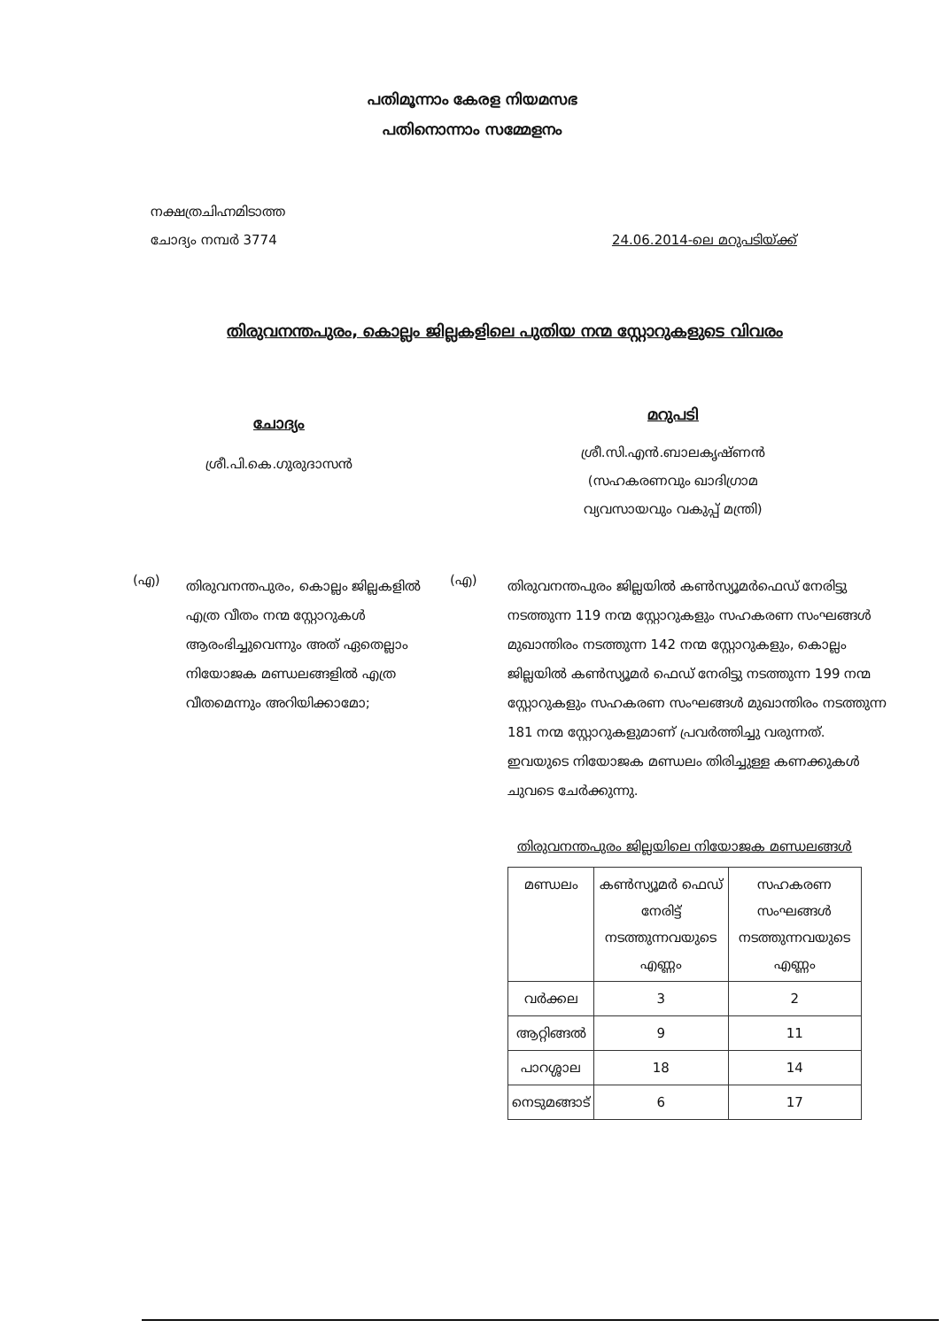പതിമൂന്നാം കേരള നിയമസഭ
പതിനൊന്നാം സമ്മേളനം
നക്ഷത്രചിഹ്നമിടാത്ത
ചോദ്യം നമ്പർ 3774
24.06.2014-ലെ മറുപടിയ്ക്ക്
തിരുവനന്തപുരം, കൊല്ലം ജില്ലകളിലെ പുതിയ നന്മ സ്റ്റോറുകളുടെ വിവരം
ചോദ്യം
ശ്രീ.പി.കെ.ഗുരുദാസൻ
മറുപടി
ശ്രീ.സി.എൻ.ബാലകൃഷ്ണൻ
(സഹകരണവും ഖാദിഗ്രാമ
വ്യവസായവും വകുപ്പ് മന്ത്രി)
(എ)
തിരുവനന്തപുരം, കൊല്ലം ജില്ലകളിൽ എത്ര വീതം നന്മ സ്റ്റോറുകൾ ആരംഭിച്ചുവെന്നും അത് ഏതെല്ലാം നിയോജക മണ്ഡലങ്ങളിൽ എത്ര വീതമെന്നും അറിയിക്കാമോ;
(എ)
തിരുവനന്തപുരം ജില്ലയിൽ കൺസ്യൂമർഫെഡ് നേരിട്ടു നടത്തുന്ന 119 നന്മ സ്റ്റോറുകളും സഹകരണ സംഘങ്ങൾ മുഖാന്തിരം നടത്തുന്ന 142 നന്മ സ്റ്റോറുകളും, കൊല്ലം ജില്ലയിൽ കൺസ്യൂമർ ഫെഡ് നേരിട്ടു നടത്തുന്ന 199 നന്മ സ്റ്റോറുകളും സഹകരണ സംഘങ്ങൾ മുഖാന്തിരം നടത്തുന്ന 181 നന്മ സ്റ്റോറുകളുമാണ് പ്രവർത്തിച്ചു വരുന്നത്. ഇവയുടെ നിയോജക മണ്ഡലം തിരിച്ചുള്ള കണക്കുകൾ ചുവടെ ചേർക്കുന്നു.
തിരുവനന്തപുരം ജില്ലയിലെ നിയോജക മണ്ഡലങ്ങൾ
| മണ്ഡലം | കൺസ്യൂമർ ഫെഡ് നേരിട്ട് നടത്തുന്നവയുടെ എണ്ണം | സഹകരണ സംഘങ്ങൾ നടത്തുന്നവയുടെ എണ്ണം |
| വർക്കല | 3 | 2 |
| ആറ്റിങ്ങൽ | 9 | 11 |
| പാറശ്ശാല | 18 | 14 |
| നെടുമങ്ങാട് | 6 | 17 |